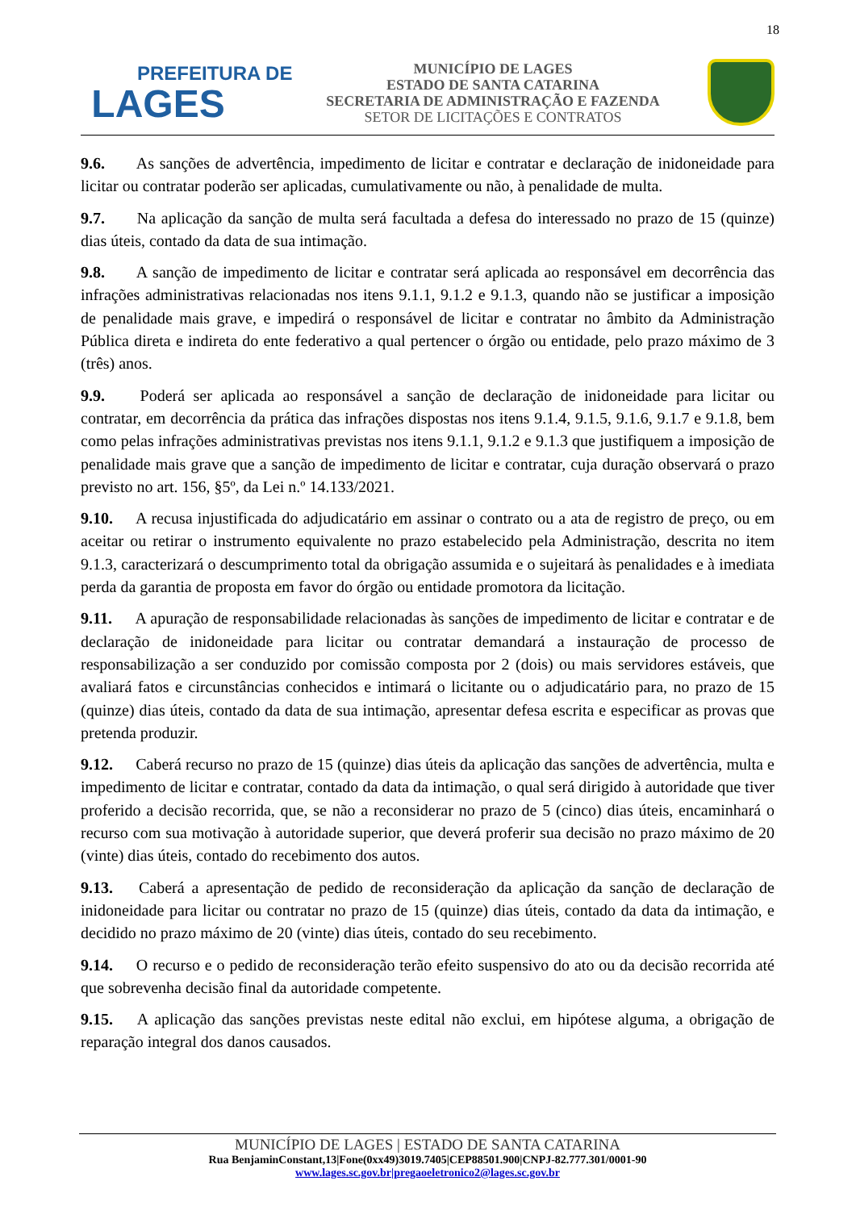18
PREFEITURA DE
LAGES
MUNICÍPIO DE LAGES
ESTADO DE SANTA CATARINA
SECRETARIA DE ADMINISTRAÇÃO E FAZENDA
SETOR DE LICITAÇÕES E CONTRATOS
9.6. As sanções de advertência, impedimento de licitar e contratar e declaração de inidoneidade para licitar ou contratar poderão ser aplicadas, cumulativamente ou não, à penalidade de multa.
9.7. Na aplicação da sanção de multa será facultada a defesa do interessado no prazo de 15 (quinze) dias úteis, contado da data de sua intimação.
9.8. A sanção de impedimento de licitar e contratar será aplicada ao responsável em decorrência das infrações administrativas relacionadas nos itens 9.1.1, 9.1.2 e 9.1.3, quando não se justificar a imposição de penalidade mais grave, e impedirá o responsável de licitar e contratar no âmbito da Administração Pública direta e indireta do ente federativo a qual pertencer o órgão ou entidade, pelo prazo máximo de 3 (três) anos.
9.9. Poderá ser aplicada ao responsável a sanção de declaração de inidoneidade para licitar ou contratar, em decorrência da prática das infrações dispostas nos itens 9.1.4, 9.1.5, 9.1.6, 9.1.7 e 9.1.8, bem como pelas infrações administrativas previstas nos itens 9.1.1, 9.1.2 e 9.1.3 que justifiquem a imposição de penalidade mais grave que a sanção de impedimento de licitar e contratar, cuja duração observará o prazo previsto no art. 156, §5º, da Lei n.º 14.133/2021.
9.10. A recusa injustificada do adjudicatário em assinar o contrato ou a ata de registro de preço, ou em aceitar ou retirar o instrumento equivalente no prazo estabelecido pela Administração, descrita no item 9.1.3, caracterizará o descumprimento total da obrigação assumida e o sujeitará às penalidades e à imediata perda da garantia de proposta em favor do órgão ou entidade promotora da licitação.
9.11. A apuração de responsabilidade relacionadas às sanções de impedimento de licitar e contratar e de declaração de inidoneidade para licitar ou contratar demandará a instauração de processo de responsabilização a ser conduzido por comissão composta por 2 (dois) ou mais servidores estáveis, que avaliará fatos e circunstâncias conhecidos e intimará o licitante ou o adjudicatário para, no prazo de 15 (quinze) dias úteis, contado da data de sua intimação, apresentar defesa escrita e especificar as provas que pretenda produzir.
9.12. Caberá recurso no prazo de 15 (quinze) dias úteis da aplicação das sanções de advertência, multa e impedimento de licitar e contratar, contado da data da intimação, o qual será dirigido à autoridade que tiver proferido a decisão recorrida, que, se não a reconsiderar no prazo de 5 (cinco) dias úteis, encaminhará o recurso com sua motivação à autoridade superior, que deverá proferir sua decisão no prazo máximo de 20 (vinte) dias úteis, contado do recebimento dos autos.
9.13. Caberá a apresentação de pedido de reconsideração da aplicação da sanção de declaração de inidoneidade para licitar ou contratar no prazo de 15 (quinze) dias úteis, contado da data da intimação, e decidido no prazo máximo de 20 (vinte) dias úteis, contado do seu recebimento.
9.14. O recurso e o pedido de reconsideração terão efeito suspensivo do ato ou da decisão recorrida até que sobrevenha decisão final da autoridade competente.
9.15. A aplicação das sanções previstas neste edital não exclui, em hipótese alguma, a obrigação de reparação integral dos danos causados.
MUNICÍPIO DE LAGES | ESTADO DE SANTA CATARINA
Rua BenjaminConstant,13|Fone(0xx49)3019.7405|CEP88501.900|CNPJ-82.777.301/0001-90
www.lages.sc.gov.br|pregaoeletronico2@lages.sc.gov.br